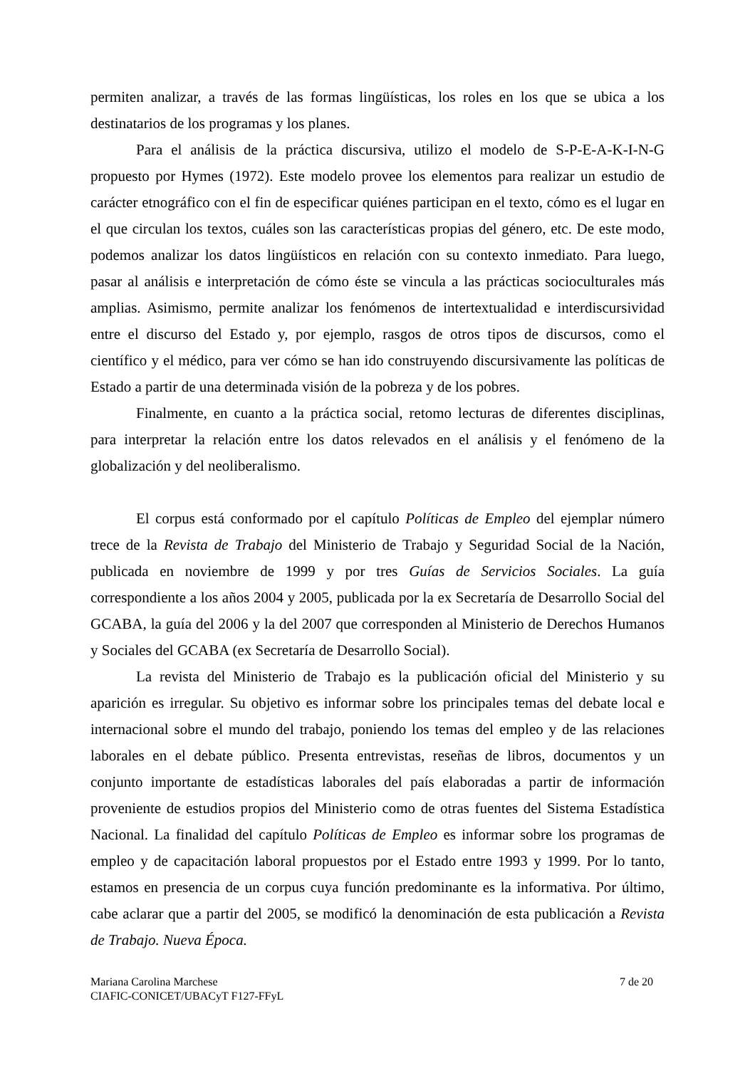permiten analizar, a través de las formas lingüísticas, los roles en los que se ubica a los destinatarios de los programas y los planes.
Para el análisis de la práctica discursiva, utilizo el modelo de S-P-E-A-K-I-N-G propuesto por Hymes (1972). Este modelo provee los elementos para realizar un estudio de carácter etnográfico con el fin de especificar quiénes participan en el texto, cómo es el lugar en el que circulan los textos, cuáles son las características propias del género, etc. De este modo, podemos analizar los datos lingüísticos en relación con su contexto inmediato. Para luego, pasar al análisis e interpretación de cómo éste se vincula a las prácticas socioculturales más amplias. Asimismo, permite analizar los fenómenos de intertextualidad e interdiscursividad entre el discurso del Estado y, por ejemplo, rasgos de otros tipos de discursos, como el científico y el médico, para ver cómo se han ido construyendo discursivamente las políticas de Estado a partir de una determinada visión de la pobreza y de los pobres.
Finalmente, en cuanto a la práctica social, retomo lecturas de diferentes disciplinas, para interpretar la relación entre los datos relevados en el análisis y el fenómeno de la globalización y del neoliberalismo.
El corpus está conformado por el capítulo Políticas de Empleo del ejemplar número trece de la Revista de Trabajo del Ministerio de Trabajo y Seguridad Social de la Nación, publicada en noviembre de 1999 y por tres Guías de Servicios Sociales. La guía correspondiente a los años 2004 y 2005, publicada por la ex Secretaría de Desarrollo Social del GCABA, la guía del 2006 y la del 2007 que corresponden al Ministerio de Derechos Humanos y Sociales del GCABA (ex Secretaría de Desarrollo Social).
La revista del Ministerio de Trabajo es la publicación oficial del Ministerio y su aparición es irregular. Su objetivo es informar sobre los principales temas del debate local e internacional sobre el mundo del trabajo, poniendo los temas del empleo y de las relaciones laborales en el debate público. Presenta entrevistas, reseñas de libros, documentos y un conjunto importante de estadísticas laborales del país elaboradas a partir de información proveniente de estudios propios del Ministerio como de otras fuentes del Sistema Estadística Nacional. La finalidad del capítulo Políticas de Empleo es informar sobre los programas de empleo y de capacitación laboral propuestos por el Estado entre 1993 y 1999. Por lo tanto, estamos en presencia de un corpus cuya función predominante es la informativa. Por último, cabe aclarar que a partir del 2005, se modificó la denominación de esta publicación a Revista de Trabajo. Nueva Época.
Mariana Carolina Marchese
CIAFIC-CONICET/UBACyT F127-FFyL
7 de 20